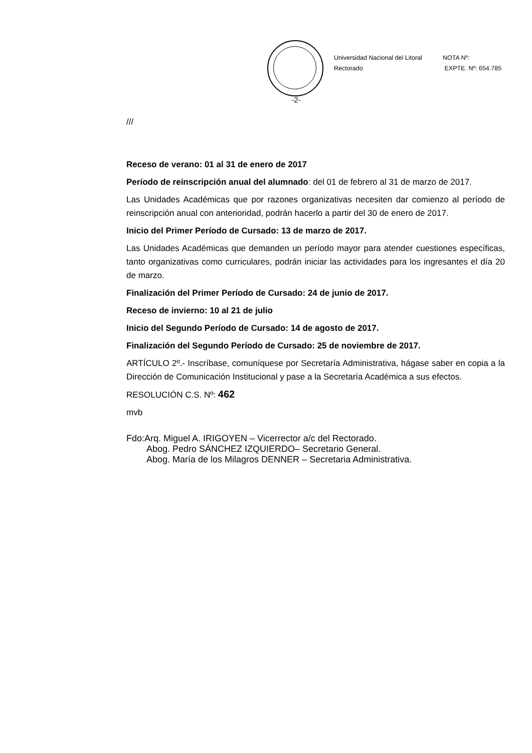Universidad Nacional del Litoral
Rectorado
NOTA Nº:
EXPTE. Nº: 654.785
-2-
///
Receso de verano: 01 al 31 de enero de 2017
Período de reinscripción anual del alumnado: del 01 de febrero al 31 de marzo de 2017.
Las Unidades Académicas que por razones organizativas necesiten dar comienzo al período de reinscripción anual con anterioridad, podrán hacerlo a partir del 30 de enero de 2017.
Inicio del Primer Período de Cursado: 13 de marzo de 2017.
Las Unidades Académicas que demanden un período mayor para atender cuestiones específicas, tanto organizativas como curriculares, podrán iniciar las actividades para los ingresantes el día 20 de marzo.
Finalización del Primer Período de Cursado: 24 de junio de 2017.
Receso de invierno: 10 al 21 de julio
Inicio del Segundo Período de Cursado: 14 de agosto de 2017.
Finalización del Segundo Período de Cursado: 25 de noviembre de 2017.
ARTÍCULO 2º.- Inscríbase, comuníquese por Secretaría Administrativa, hágase saber en copia a la Dirección de Comunicación Institucional y pase a la Secretaría Académica a sus efectos.
RESOLUCIÓN C.S. Nº: 462
mvb
Fdo:Arq. Miguel A. IRIGOYEN – Vicerrector a/c del Rectorado.
Abog. Pedro SÁNCHEZ IZQUIERDO– Secretario General.
Abog. María de los Milagros DENNER – Secretaria Administrativa.